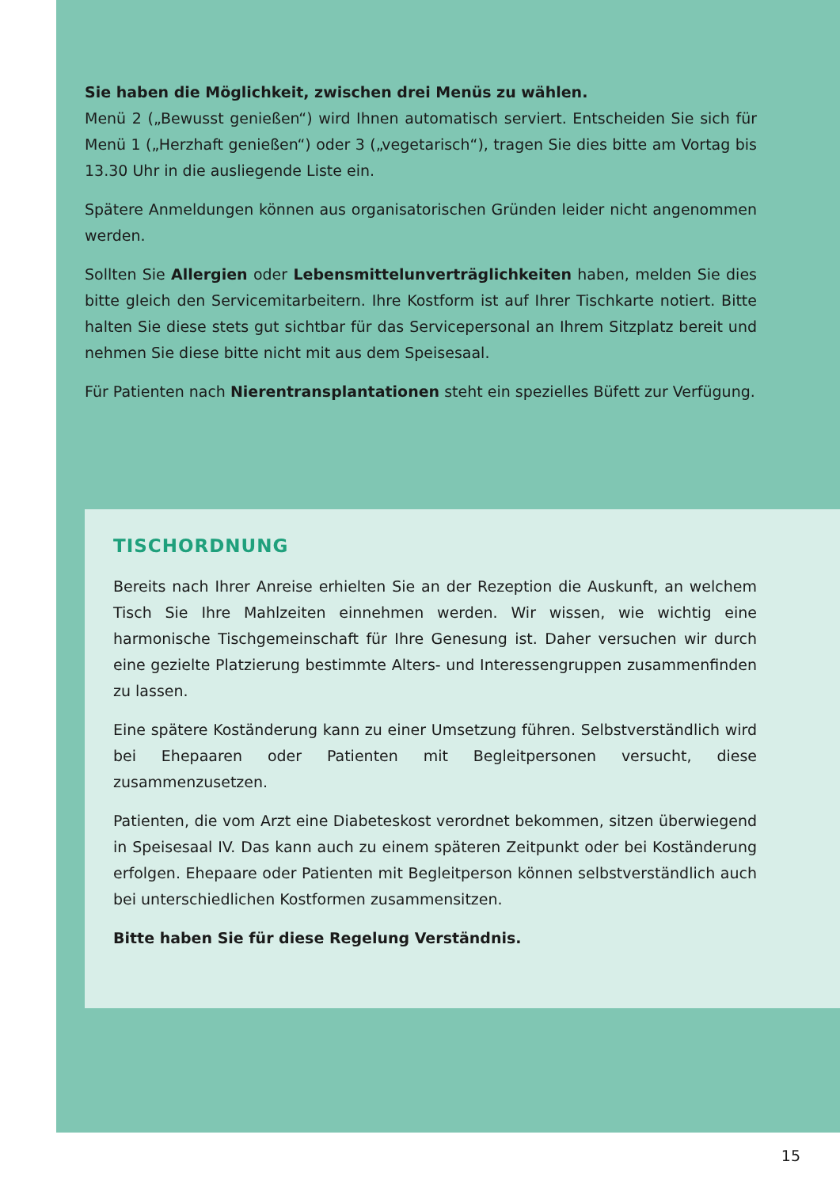Sie haben die Möglichkeit, zwischen drei Menüs zu wählen.
Menü 2 („Bewusst genießen“) wird Ihnen automatisch serviert. Entscheiden Sie sich für Menü 1 („Herzhaft genießen“) oder 3 („vegetarisch“), tragen Sie dies bitte am Vortag bis 13.30 Uhr in die ausliegende Liste ein.
Spätere Anmeldungen können aus organisatorischen Gründen leider nicht angenommen werden.
Sollten Sie Allergien oder Lebensmittelunverträglichkeiten haben, melden Sie dies bitte gleich den Servicemitarbeitern. Ihre Kostform ist auf Ihrer Tischkarte notiert. Bitte halten Sie diese stets gut sichtbar für das Servicepersonal an Ihrem Sitzplatz bereit und nehmen Sie diese bitte nicht mit aus dem Speisesaal.
Für Patienten nach Nierentransplantationen steht ein spezielles Büfett zur Verfügung.
TISCHORDNUNG
Bereits nach Ihrer Anreise erhielten Sie an der Rezeption die Auskunft, an welchem Tisch Sie Ihre Mahlzeiten einnehmen werden. Wir wissen, wie wichtig eine harmonische Tischgemeinschaft für Ihre Genesung ist. Daher versuchen wir durch eine gezielte Platzierung bestimmte Alters- und Interessengruppen zusammenfinden zu lassen.
Eine spätere Koständerung kann zu einer Umsetzung führen. Selbstverständlich wird bei Ehepaaren oder Patienten mit Begleitpersonen versucht, diese zusammenzusetzen.
Patienten, die vom Arzt eine Diabeteskost verordnet bekommen, sitzen überwiegend in Speisesaal IV. Das kann auch zu einem späteren Zeitpunkt oder bei Koständerung erfolgen. Ehepaare oder Patienten mit Begleitperson können selbstverständlich auch bei unterschiedlichen Kostformen zusammensitzen.
Bitte haben Sie für diese Regelung Verständnis.
15